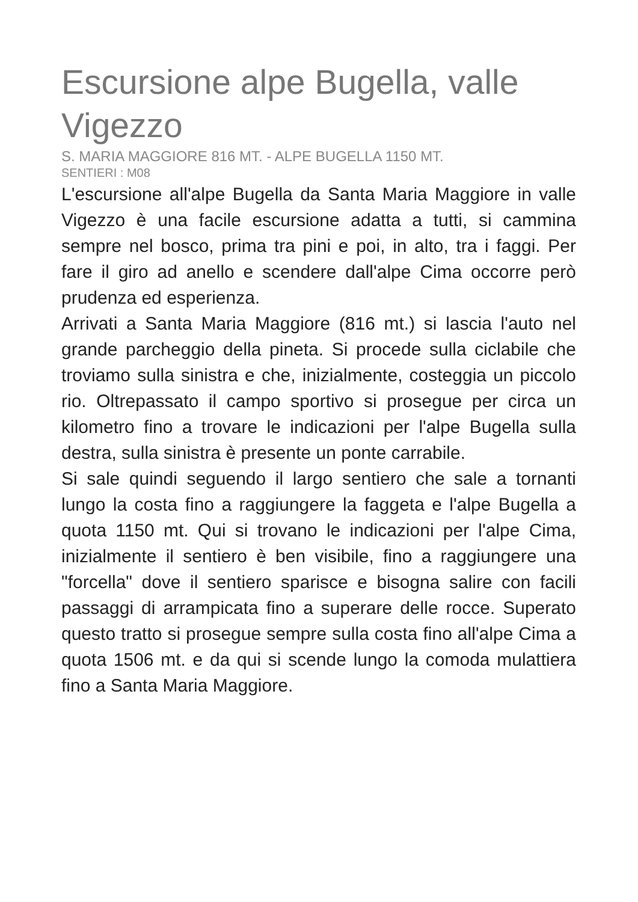Escursione alpe Bugella, valle Vigezzo
S. MARIA MAGGIORE 816 MT. - ALPE BUGELLA 1150 MT.
SENTIERI : M08
L'escursione all'alpe Bugella da Santa Maria Maggiore in valle Vigezzo è una facile escursione adatta a tutti, si cammina sempre nel bosco, prima tra pini e poi, in alto, tra i faggi. Per fare il giro ad anello e scendere dall'alpe Cima occorre però prudenza ed esperienza.
Arrivati a Santa Maria Maggiore (816 mt.) si lascia l'auto nel grande parcheggio della pineta. Si procede sulla ciclabile che troviamo sulla sinistra e che, inizialmente, costeggia un piccolo rio. Oltrepassato il campo sportivo si prosegue per circa un kilometro fino a trovare le indicazioni per l'alpe Bugella sulla destra, sulla sinistra è presente un ponte carrabile.
Si sale quindi seguendo il largo sentiero che sale a tornanti lungo la costa fino a raggiungere la faggeta e l'alpe Bugella a quota 1150 mt. Qui si trovano le indicazioni per l'alpe Cima, inizialmente il sentiero è ben visibile, fino a raggiungere una "forcella" dove il sentiero sparisce e bisogna salire con facili passaggi di arrampicata fino a superare delle rocce. Superato questo tratto si prosegue sempre sulla costa fino all'alpe Cima a quota 1506 mt. e da qui si scende lungo la comoda mulattiera fino a Santa Maria Maggiore.